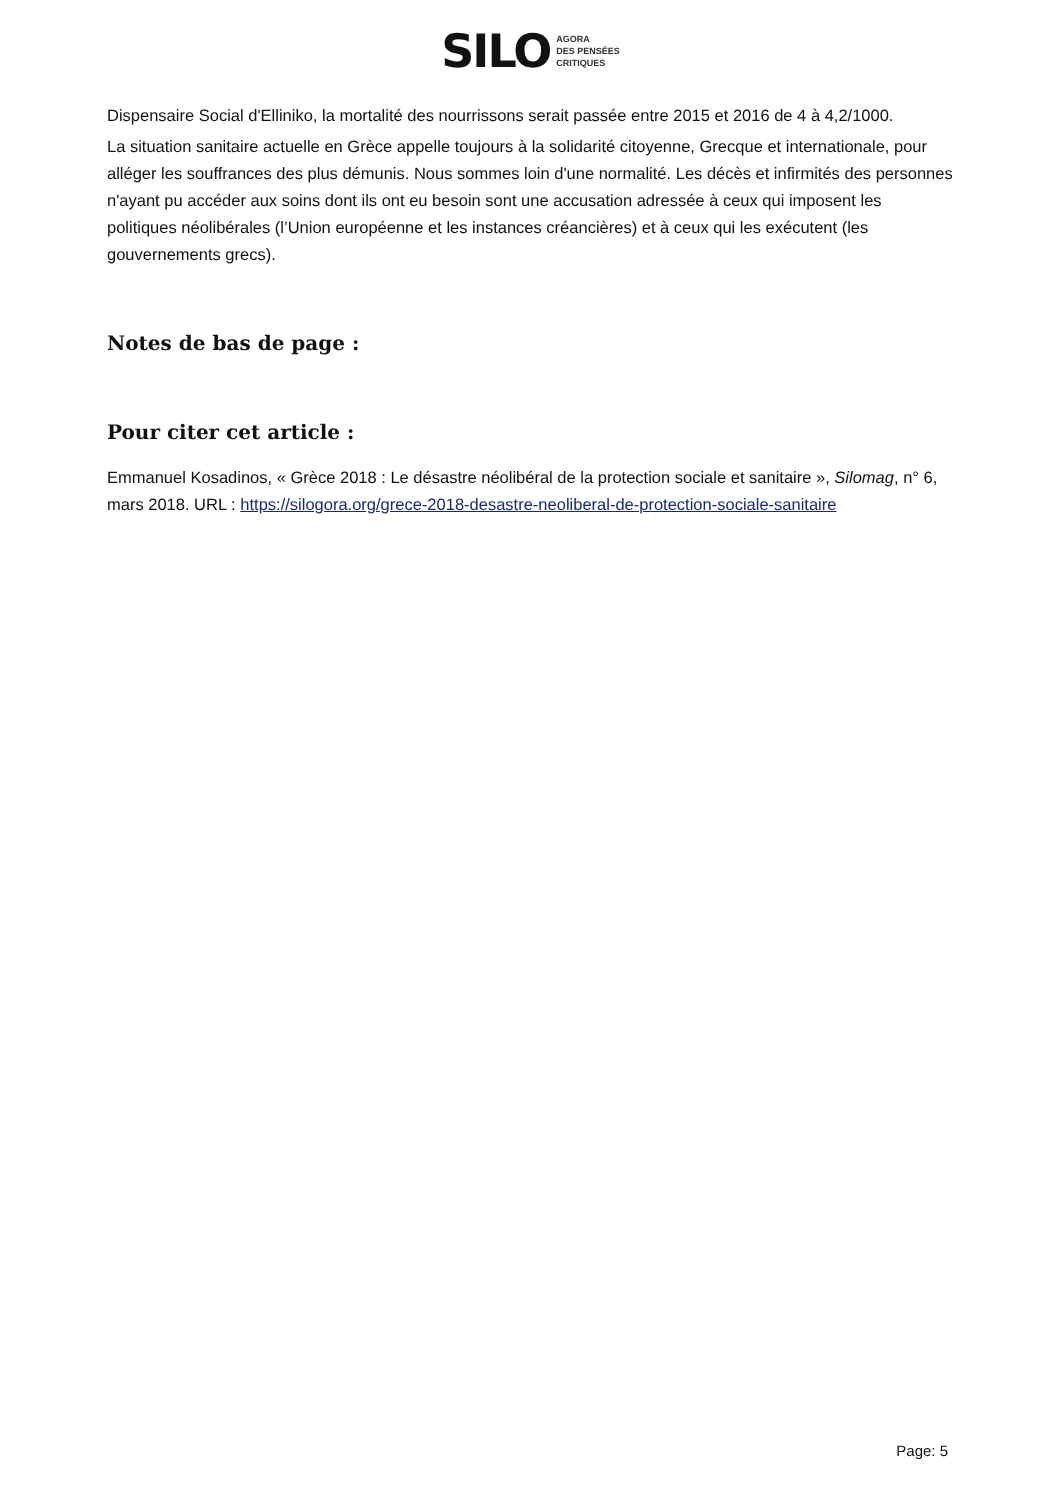SILO AGORA
DES PENSÉES
CRITIQUES
Dispensaire Social d'Elliniko, la mortalité des nourrissons serait passée entre 2015 et 2016 de 4 à 4,2/1000.
La situation sanitaire actuelle en Grèce appelle toujours à la solidarité citoyenne, Grecque et internationale, pour alléger les souffrances des plus démunis. Nous sommes loin d'une normalité. Les décès et infirmités des personnes n'ayant pu accéder aux soins dont ils ont eu besoin sont une accusation adressée à ceux qui imposent les politiques néolibérales (l’Union européenne et les instances créancières) et à ceux qui les exécutent (les gouvernements grecs).
Notes de bas de page :
Pour citer cet article :
Emmanuel Kosadinos, « Grèce 2018 : Le désastre néolibéral de la protection sociale et sanitaire », Silomag, n° 6, mars 2018. URL : https://silogora.org/grece-2018-desastre-neoliberal-de-protection-sociale-sanitaire
Page: 5